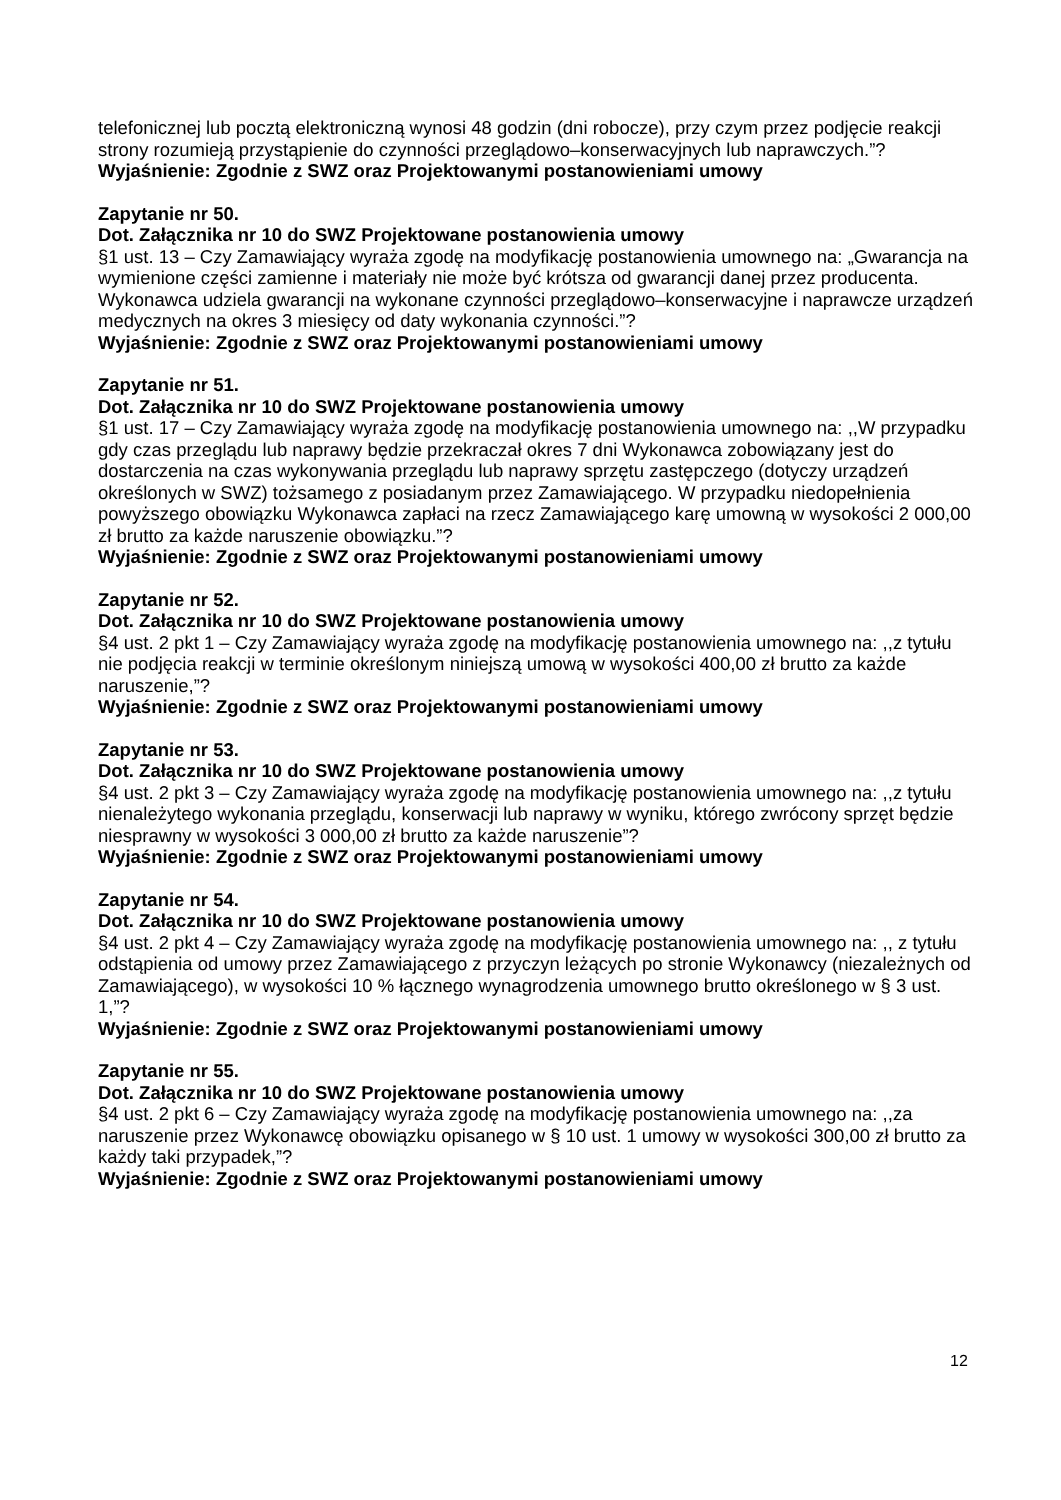telefonicznej lub pocztą elektroniczną wynosi 48 godzin (dni robocze), przy czym przez podjęcie reakcji strony rozumieją przystąpienie do czynności przeglądowo–konserwacyjnych lub naprawczych.”?
Wyjaśnienie: Zgodnie z SWZ oraz Projektowanymi postanowieniami umowy
Zapytanie nr 50.
Dot. Załącznika nr 10 do SWZ Projektowane postanowienia umowy
§1 ust. 13 – Czy Zamawiający wyraża zgodę na modyfikację postanowienia umownego na: „Gwarancja na wymienione części zamienne i materiały nie może być krótsza od gwarancji danej przez producenta. Wykonawca udziela gwarancji na wykonane czynności przeglądowo–konserwacyjne i naprawcze urządzeń medycznych na okres 3 miesięcy od daty wykonania czynności.”?
Wyjaśnienie: Zgodnie z SWZ oraz Projektowanymi postanowieniami umowy
Zapytanie nr 51.
Dot. Załącznika nr 10 do SWZ Projektowane postanowienia umowy
§1 ust. 17 – Czy Zamawiający wyraża zgodę na modyfikację postanowienia umownego na: ,,W przypadku gdy czas przeglądu lub naprawy będzie przekraczał okres 7 dni Wykonawca zobowiązany jest do dostarczenia na czas wykonywania przeglądu lub naprawy sprzętu zastępczego (dotyczy urządzeń określonych w SWZ) tożsamego z posiadanym przez Zamawiającego. W przypadku niedopełnienia powyższego obowiązku Wykonawca zapłaci na rzecz Zamawiającego karę umowną w wysokości 2 000,00 zł brutto za każde naruszenie obowiązku.”?
Wyjaśnienie: Zgodnie z SWZ oraz Projektowanymi postanowieniami umowy
Zapytanie nr 52.
Dot. Załącznika nr 10 do SWZ Projektowane postanowienia umowy
§4 ust. 2 pkt 1 – Czy Zamawiający wyraża zgodę na modyfikację postanowienia umownego na: ,,z tytułu nie podjęcia reakcji w terminie określonym niniejszą umową w wysokości 400,00 zł brutto za każde naruszenie,”?
Wyjaśnienie: Zgodnie z SWZ oraz Projektowanymi postanowieniami umowy
Zapytanie nr 53.
Dot. Załącznika nr 10 do SWZ Projektowane postanowienia umowy
§4 ust. 2 pkt 3 – Czy Zamawiający wyraża zgodę na modyfikację postanowienia umownego na: ,,z tytułu nienależytego wykonania przeglądu, konserwacji lub naprawy w wyniku, którego zwrócony sprzęt będzie niesprawny w wysokości 3 000,00 zł brutto za każde naruszenie”?
Wyjaśnienie: Zgodnie z SWZ oraz Projektowanymi postanowieniami umowy
Zapytanie nr 54.
Dot. Załącznika nr 10 do SWZ Projektowane postanowienia umowy
§4 ust. 2 pkt 4 – Czy Zamawiający wyraża zgodę na modyfikację postanowienia umownego na: ,, z tytułu odstąpienia od umowy przez Zamawiającego z przyczyn leżących po stronie Wykonawcy (niezależnych od Zamawiającego), w wysokości 10 % łącznego wynagrodzenia umownego brutto określonego w § 3 ust. 1,”?
Wyjaśnienie: Zgodnie z SWZ oraz Projektowanymi postanowieniami umowy
Zapytanie nr 55.
Dot. Załącznika nr 10 do SWZ Projektowane postanowienia umowy
§4 ust. 2 pkt 6 – Czy Zamawiający wyraża zgodę na modyfikację postanowienia umownego na: ,,za naruszenie przez Wykonawcę obowiązku opisanego w § 10 ust. 1 umowy w wysokości 300,00 zł brutto za każdy taki przypadek,”?
Wyjaśnienie: Zgodnie z SWZ oraz Projektowanymi postanowieniami umowy
12